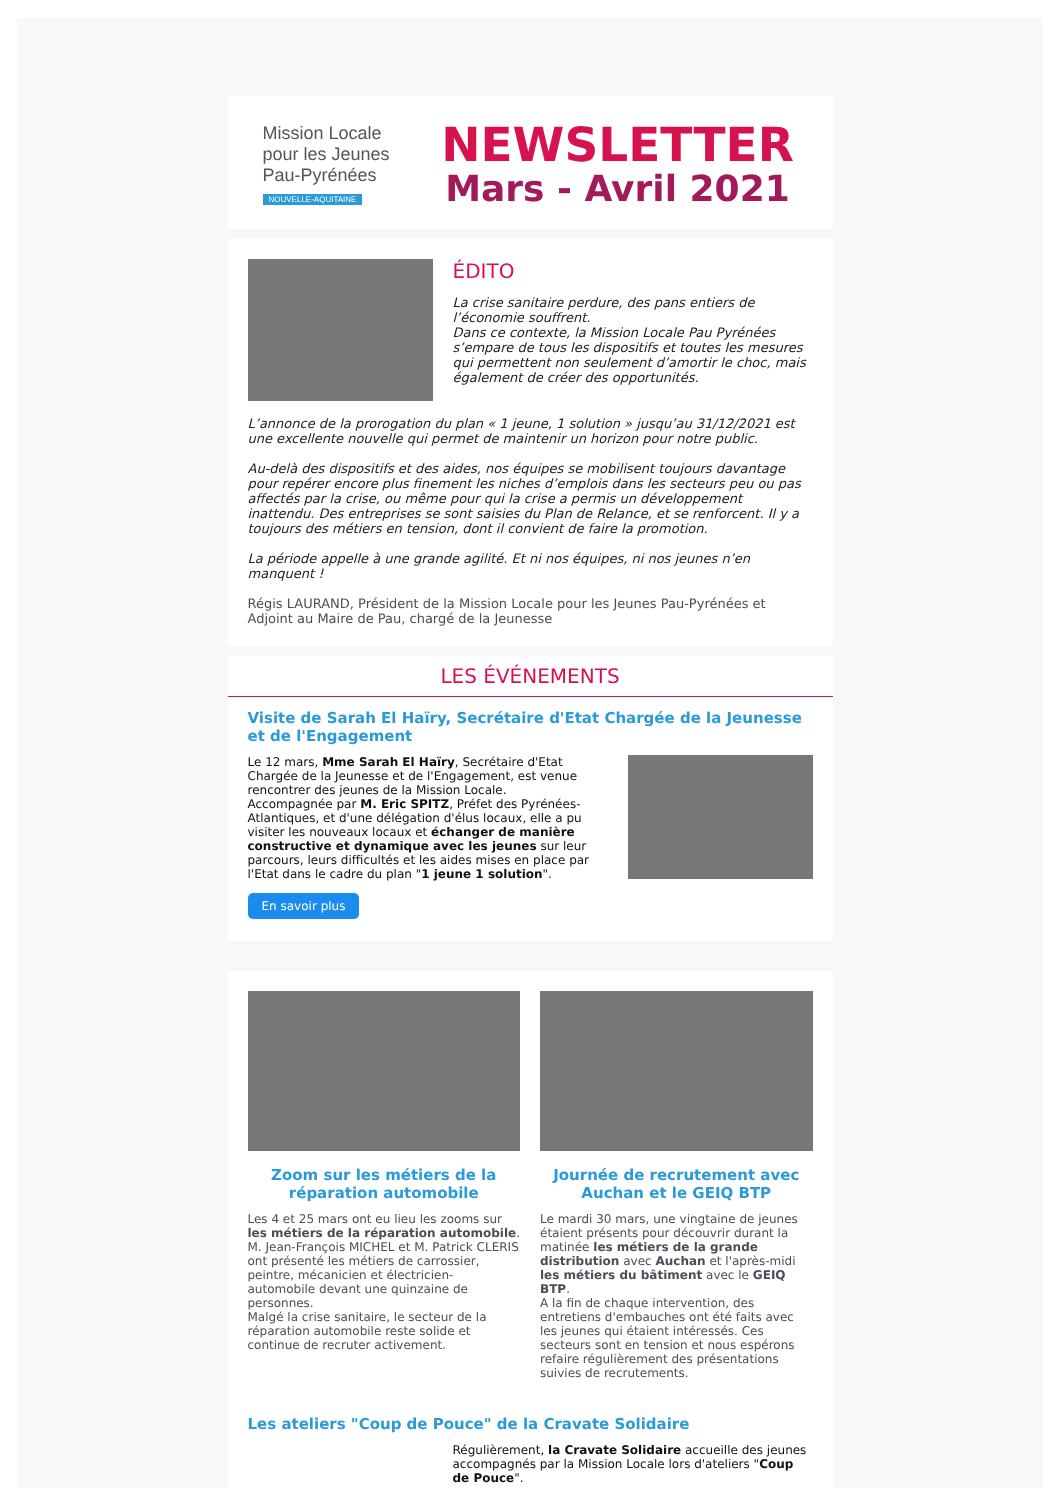Mission Locale
pour les Jeunes
Pau-Pyrénées
NOUVELLE-AQUITAINE
NEWSLETTER
Mars - Avril 2021
ÉDITO
La crise sanitaire perdure, des pans entiers de l’économie souffrent.
Dans ce contexte, la Mission Locale Pau Pyrénées s’empare de tous les dispositifs et toutes les mesures qui permettent non seulement d’amortir le choc, mais également de créer des opportunités.
L’annonce de la prorogation du plan « 1 jeune, 1 solution » jusqu’au 31/12/2021 est une excellente nouvelle qui permet de maintenir un horizon pour notre public.
Au-delà des dispositifs et des aides, nos équipes se mobilisent toujours davantage pour repérer encore plus finement les niches d’emplois dans les secteurs peu ou pas affectés par la crise, ou même pour qui la crise a permis un développement inattendu. Des entreprises se sont saisies du Plan de Relance, et se renforcent. Il y a toujours des métiers en tension, dont il convient de faire la promotion.
La période appelle à une grande agilité. Et ni nos équipes, ni nos jeunes n’en manquent !
Régis LAURAND, Président de la Mission Locale pour les Jeunes Pau-Pyrénées et Adjoint au Maire de Pau, chargé de la Jeunesse
LES ÉVÉNEMENTS
Visite de Sarah El Haïry, Secrétaire d'Etat Chargée de la Jeunesse et de l'Engagement
Le 12 mars, Mme Sarah El Haïry, Secrétaire d'Etat Chargée de la Jeunesse et de l'Engagement, est venue rencontrer des jeunes de la Mission Locale.
Accompagnée par M. Eric SPITZ, Préfet des Pyrénées-Atlantiques, et d'une délégation d'élus locaux, elle a pu visiter les nouveaux locaux et échanger de manière constructive et dynamique avec les jeunes sur leur parcours, leurs difficultés et les aides mises en place par l'Etat dans le cadre du plan "1 jeune 1 solution".
En savoir plus
Zoom sur les métiers de la réparation automobile
Les 4 et 25 mars ont eu lieu les zooms sur les métiers de la réparation automobile.
M. Jean-François MICHEL et M. Patrick CLERIS ont présenté les métiers de carrossier, peintre, mécanicien et électricien-automobile devant une quinzaine de personnes.
Malgé la crise sanitaire, le secteur de la réparation automobile reste solide et continue de recruter activement.
Journée de recrutement avec Auchan et le GEIQ BTP
Le mardi 30 mars, une vingtaine de jeunes étaient présents pour découvrir durant la matinée les métiers de la grande distribution avec Auchan et l'après-midi les métiers du bâtiment avec le GEIQ BTP.
A la fin de chaque intervention, des entretiens d'embauches ont été faits avec les jeunes qui étaient intéressés. Ces secteurs sont en tension et nous espérons refaire régulièrement des présentations suivies de recrutements.
Les ateliers "Coup de Pouce" de la Cravate Solidaire
Régulièrement, la Cravate Solidaire accueille des jeunes accompagnés par la Mission Locale lors d'ateliers "Coup de Pouce".